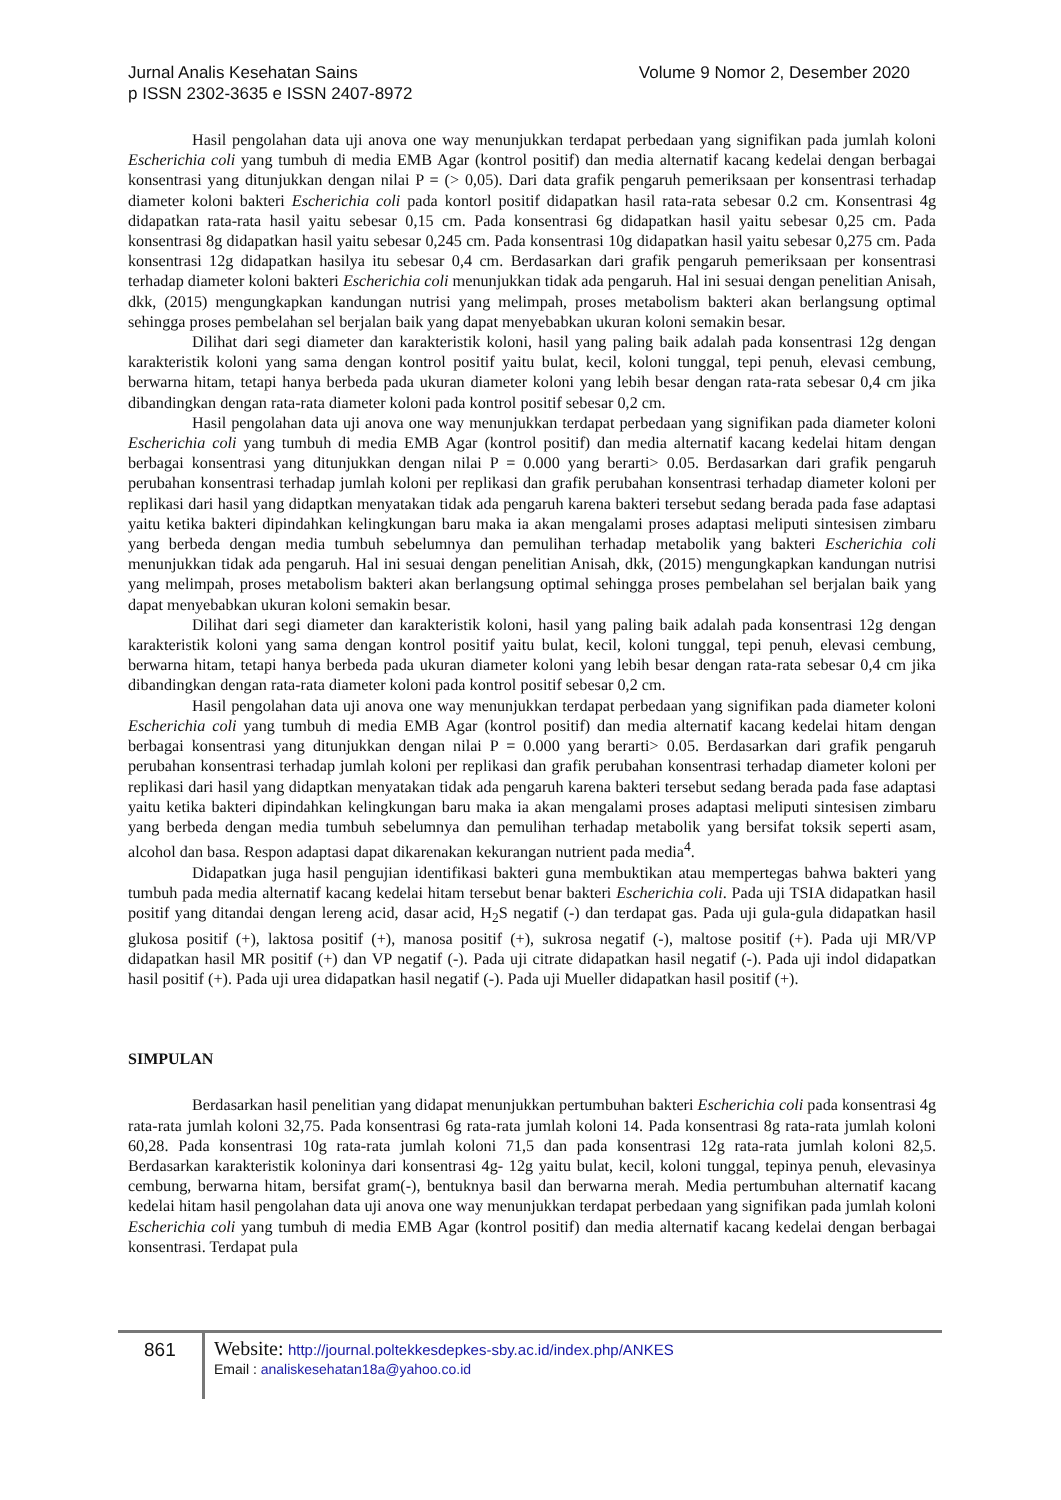Volume 9 Nomor 2, Desember 2020 Jurnal Analis Kesehatan Sains
p ISSN 2302-3635 e ISSN 2407-8972
Hasil pengolahan data uji anova one way menunjukkan terdapat perbedaan yang signifikan pada jumlah koloni Escherichia coli yang tumbuh di media EMB Agar (kontrol positif) dan media alternatif kacang kedelai dengan berbagai konsentrasi yang ditunjukkan dengan nilai P = (> 0,05). Dari data grafik pengaruh pemeriksaan per konsentrasi terhadap diameter koloni bakteri Escherichia coli pada kontorl positif didapatkan hasil rata-rata sebesar 0.2 cm. Konsentrasi 4g didapatkan rata-rata hasil yaitu sebesar 0,15 cm. Pada konsentrasi 6g didapatkan hasil yaitu sebesar 0,25 cm. Pada konsentrasi 8g didapatkan hasil yaitu sebesar 0,245 cm. Pada konsentrasi 10g didapatkan hasil yaitu sebesar 0,275 cm. Pada konsentrasi 12g didapatkan hasilya itu sebesar 0,4 cm. Berdasarkan dari grafik pengaruh pemeriksaan per konsentrasi terhadap diameter koloni bakteri Escherichia coli menunjukkan tidak ada pengaruh. Hal ini sesuai dengan penelitian Anisah, dkk, (2015) mengungkapkan kandungan nutrisi yang melimpah, proses metabolism bakteri akan berlangsung optimal sehingga proses pembelahan sel berjalan baik yang dapat menyebabkan ukuran koloni semakin besar.
Dilihat dari segi diameter dan karakteristik koloni, hasil yang paling baik adalah pada konsentrasi 12g dengan karakteristik koloni yang sama dengan kontrol positif yaitu bulat, kecil, koloni tunggal, tepi penuh, elevasi cembung, berwarna hitam, tetapi hanya berbeda pada ukuran diameter koloni yang lebih besar dengan rata-rata sebesar 0,4 cm jika dibandingkan dengan rata-rata diameter koloni pada kontrol positif sebesar 0,2 cm.
Hasil pengolahan data uji anova one way menunjukkan terdapat perbedaan yang signifikan pada diameter koloni Escherichia coli yang tumbuh di media EMB Agar (kontrol positif) dan media alternatif kacang kedelai hitam dengan berbagai konsentrasi yang ditunjukkan dengan nilai P = 0.000 yang berarti> 0.05. Berdasarkan dari grafik pengaruh perubahan konsentrasi terhadap jumlah koloni per replikasi dan grafik perubahan konsentrasi terhadap diameter koloni per replikasi dari hasil yang didaptkan menyatakan tidak ada pengaruh karena bakteri tersebut sedang berada pada fase adaptasi yaitu ketika bakteri dipindahkan kelingkungan baru maka ia akan mengalami proses adaptasi meliputi sintesisen zimbaru yang berbeda dengan media tumbuh sebelumnya dan pemulihan terhadap metabolik yang bakteri Escherichia coli menunjukkan tidak ada pengaruh. Hal ini sesuai dengan penelitian Anisah, dkk, (2015) mengungkapkan kandungan nutrisi yang melimpah, proses metabolism bakteri akan berlangsung optimal sehingga proses pembelahan sel berjalan baik yang dapat menyebabkan ukuran koloni semakin besar.
Dilihat dari segi diameter dan karakteristik koloni, hasil yang paling baik adalah pada konsentrasi 12g dengan karakteristik koloni yang sama dengan kontrol positif yaitu bulat, kecil, koloni tunggal, tepi penuh, elevasi cembung, berwarna hitam, tetapi hanya berbeda pada ukuran diameter koloni yang lebih besar dengan rata-rata sebesar 0,4 cm jika dibandingkan dengan rata-rata diameter koloni pada kontrol positif sebesar 0,2 cm.
Hasil pengolahan data uji anova one way menunjukkan terdapat perbedaan yang signifikan pada diameter koloni Escherichia coli yang tumbuh di media EMB Agar (kontrol positif) dan media alternatif kacang kedelai hitam dengan berbagai konsentrasi yang ditunjukkan dengan nilai P = 0.000 yang berarti> 0.05. Berdasarkan dari grafik pengaruh perubahan konsentrasi terhadap jumlah koloni per replikasi dan grafik perubahan konsentrasi terhadap diameter koloni per replikasi dari hasil yang didaptkan menyatakan tidak ada pengaruh karena bakteri tersebut sedang berada pada fase adaptasi yaitu ketika bakteri dipindahkan kelingkungan baru maka ia akan mengalami proses adaptasi meliputi sintesisen zimbaru yang berbeda dengan media tumbuh sebelumnya dan pemulihan terhadap metabolik yang bersifat toksik seperti asam, alcohol dan basa. Respon adaptasi dapat dikarenakan kekurangan nutrient pada media<sup>4</sup>.
Didapatkan juga hasil pengujian identifikasi bakteri guna membuktikan atau mempertegas bahwa bakteri yang tumbuh pada media alternatif kacang kedelai hitam tersebut benar bakteri Escherichia coli. Pada uji TSIA didapatkan hasil positif yang ditandai dengan lereng acid, dasar acid, H<sub>2</sub>S negatif (-) dan terdapat gas. Pada uji gula-gula didapatkan hasil glukosa positif (+), laktosa positif (+), manosa positif (+), sukrosa negatif (-), maltose positif (+). Pada uji MR/VP didapatkan hasil MR positif (+) dan VP negatif (-). Pada uji citrate didapatkan hasil negatif (-). Pada uji indol didapatkan hasil positif (+). Pada uji urea didapatkan hasil negatif (-). Pada uji Mueller didapatkan hasil positif (+).
SIMPULAN
Berdasarkan hasil penelitian yang didapat menunjukkan pertumbuhan bakteri Escherichia coli pada konsentrasi 4g rata-rata jumlah koloni 32,75. Pada konsentrasi 6g rata-rata jumlah koloni 14. Pada konsentrasi 8g rata-rata jumlah koloni 60,28. Pada konsentrasi 10g rata-rata jumlah koloni 71,5 dan pada konsentrasi 12g rata-rata jumlah koloni 82,5. Berdasarkan karakteristik koloninya dari konsentrasi 4g- 12g yaitu bulat, kecil, koloni tunggal, tepinya penuh, elevasinya cembung, berwarna hitam, bersifat gram(-), bentuknya basil dan berwarna merah. Media pertumbuhan alternatif kacang kedelai hitam hasil pengolahan data uji anova one way menunjukkan terdapat perbedaan yang signifikan pada jumlah koloni Escherichia coli yang tumbuh di media EMB Agar (kontrol positif) dan media alternatif kacang kedelai dengan berbagai konsentrasi. Terdapat pula
861
Website: http://journal.poltekkesdepkes-sby.ac.id/index.php/ANKES
Email : analiskesehatan18a@yahoo.co.id